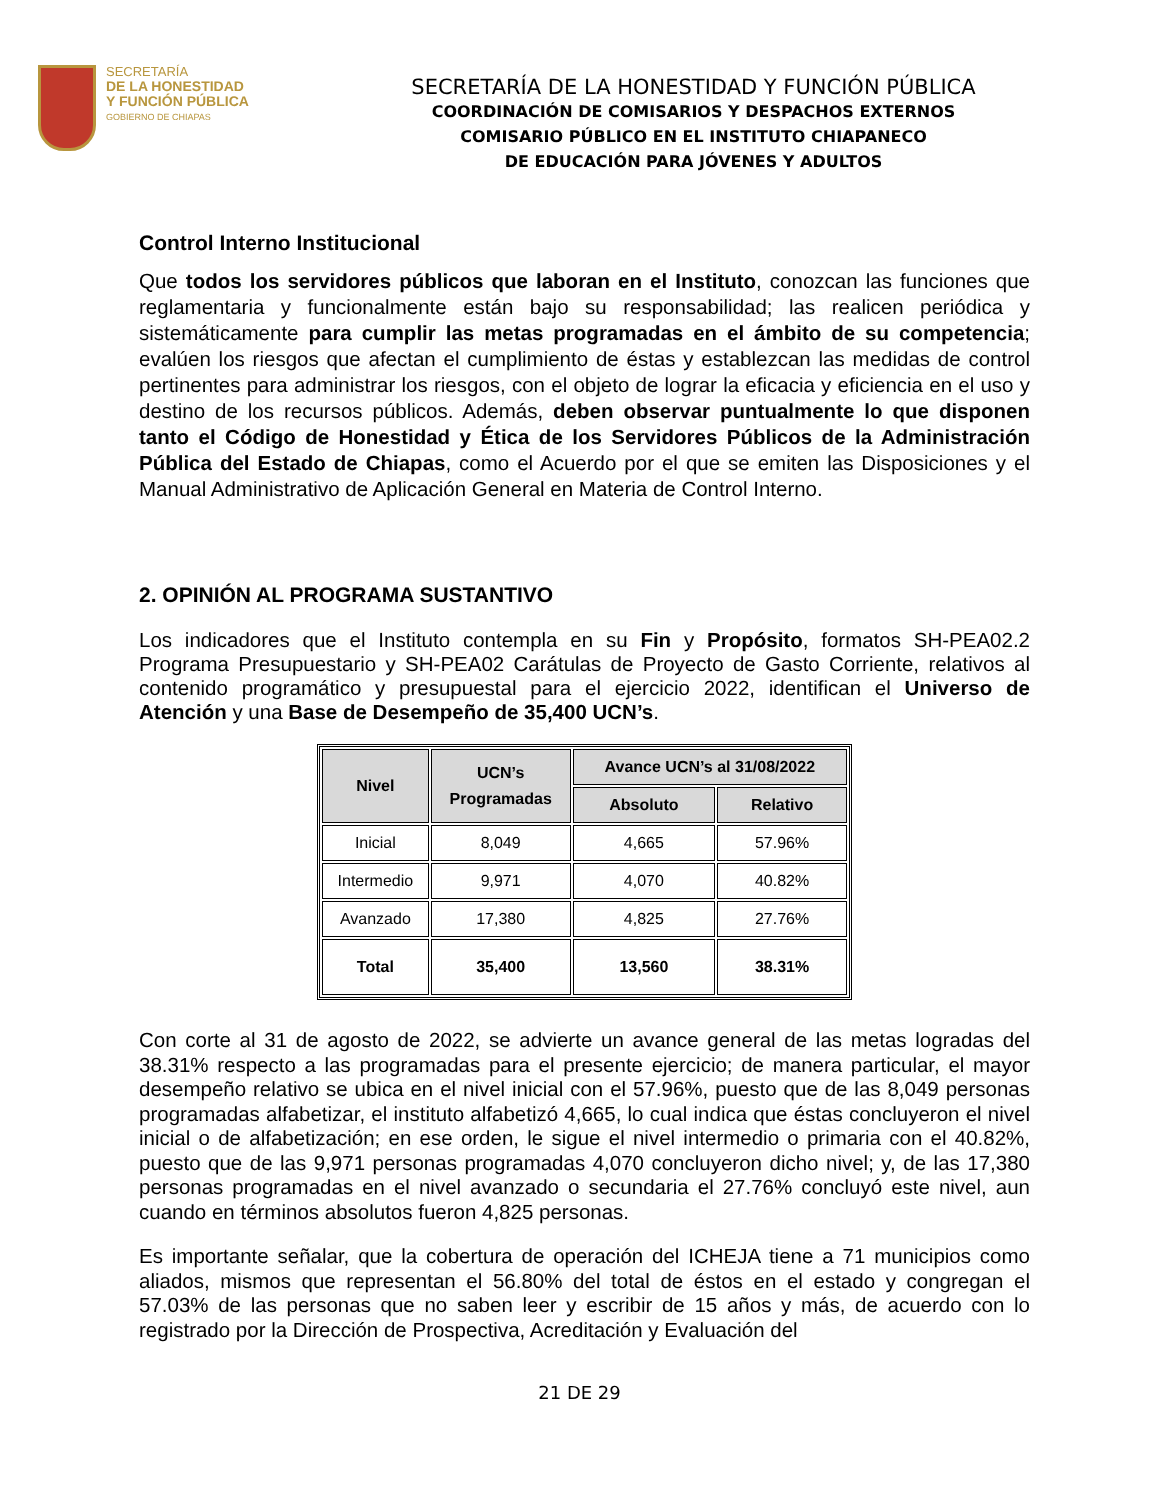SECRETARÍA
DE LA HONESTIDAD
Y FUNCIÓN PÚBLICA
GOBIERNO DE CHIAPAS
SECRETARÍA DE LA HONESTIDAD Y FUNCIÓN PÚBLICA
COORDINACIÓN DE COMISARIOS Y DESPACHOS EXTERNOS
COMISARIO PÚBLICO EN EL INSTITUTO CHIAPANECO
DE EDUCACIÓN PARA JÓVENES Y ADULTOS
Control Interno Institucional
Que todos los servidores públicos que laboran en el Instituto, conozcan las funciones que reglamentaria y funcionalmente están bajo su responsabilidad; las realicen periódica y sistemáticamente para cumplir las metas programadas en el ámbito de su competencia; evalúen los riesgos que afectan el cumplimiento de éstas y establezcan las medidas de control pertinentes para administrar los riesgos, con el objeto de lograr la eficacia y eficiencia en el uso y destino de los recursos públicos. Además, deben observar puntualmente lo que disponen tanto el Código de Honestidad y Ética de los Servidores Públicos de la Administración Pública del Estado de Chiapas, como el Acuerdo por el que se emiten las Disposiciones y el Manual Administrativo de Aplicación General en Materia de Control Interno.
2. OPINIÓN AL PROGRAMA SUSTANTIVO
Los indicadores que el Instituto contempla en su Fin y Propósito, formatos SH-PEA02.2 Programa Presupuestario y SH-PEA02 Carátulas de Proyecto de Gasto Corriente, relativos al contenido programático y presupuestal para el ejercicio 2022, identifican el Universo de Atención y una Base de Desempeño de 35,400 UCN’s.
| Nivel | UCN’s Programadas | Avance UCN’s al 31/08/2022 | |
| --- | --- | --- | --- |
| | | Absoluto | Relativo |
| Inicial | 8,049 | 4,665 | 57.96% |
| Intermedio | 9,971 | 4,070 | 40.82% |
| Avanzado | 17,380 | 4,825 | 27.76% |
| Total | 35,400 | 13,560 | 38.31% |
Con corte al 31 de agosto de 2022, se advierte un avance general de las metas logradas del 38.31% respecto a las programadas para el presente ejercicio; de manera particular, el mayor desempeño relativo se ubica en el nivel inicial con el 57.96%, puesto que de las 8,049 personas programadas alfabetizar, el instituto alfabetizó 4,665, lo cual indica que éstas concluyeron el nivel inicial o de alfabetización; en ese orden, le sigue el nivel intermedio o primaria con el 40.82%, puesto que de las 9,971 personas programadas 4,070 concluyeron dicho nivel; y, de las 17,380 personas programadas en el nivel avanzado o secundaria el 27.76% concluyó este nivel, aun cuando en términos absolutos fueron 4,825 personas.
Es importante señalar, que la cobertura de operación del ICHEJA tiene a 71 municipios como aliados, mismos que representan el 56.80% del total de éstos en el estado y congregan el 57.03% de las personas que no saben leer y escribir de 15 años y más, de acuerdo con lo registrado por la Dirección de Prospectiva, Acreditación y Evaluación del
21 DE 29